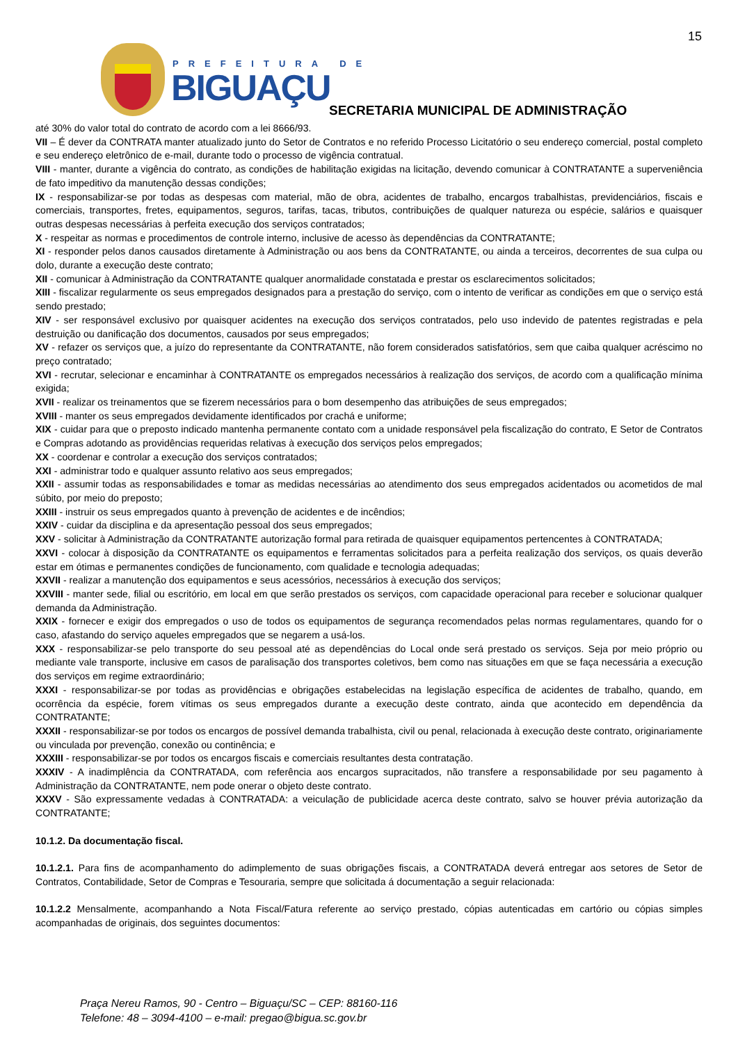15
PREFEITURA DE
BIGUAÇU
SECRETARIA MUNICIPAL DE ADMINISTRAÇÃO
até 30% do valor total do contrato de acordo com a lei 8666/93.
VII – É dever da CONTRATA manter atualizado junto do Setor de Contratos e no referido Processo Licitatório o seu endereço comercial, postal completo e seu endereço eletrônico de e-mail, durante todo o processo de vigência contratual.
VIII - manter, durante a vigência do contrato, as condições de habilitação exigidas na licitação, devendo comunicar à CONTRATANTE a superveniência de fato impeditivo da manutenção dessas condições;
IX - responsabilizar-se por todas as despesas com material, mão de obra, acidentes de trabalho, encargos trabalhistas, previdenciários, fiscais e comerciais, transportes, fretes, equipamentos, seguros, tarifas, tacas, tributos, contribuições de qualquer natureza ou espécie, salários e quaisquer outras despesas necessárias à perfeita execução dos serviços contratados;
X - respeitar as normas e procedimentos de controle interno, inclusive de acesso às dependências da CONTRATANTE;
XI - responder pelos danos causados diretamente à Administração ou aos bens da CONTRATANTE, ou ainda a terceiros, decorrentes de sua culpa ou dolo, durante a execução deste contrato;
XII - comunicar à Administração da CONTRATANTE qualquer anormalidade constatada e prestar os esclarecimentos solicitados;
XIII - fiscalizar regularmente os seus empregados designados para a prestação do serviço, com o intento de verificar as condições em que o serviço está sendo prestado;
XIV - ser responsável exclusivo por quaisquer acidentes na execução dos serviços contratados, pelo uso indevido de patentes registradas e pela destruição ou danificação dos documentos, causados por seus empregados;
XV - refazer os serviços que, a juízo do representante da CONTRATANTE, não forem considerados satisfatórios, sem que caiba qualquer acréscimo no preço contratado;
XVI - recrutar, selecionar e encaminhar à CONTRATANTE os empregados necessários à realização dos serviços, de acordo com a qualificação mínima exigida;
XVII - realizar os treinamentos que se fizerem necessários para o bom desempenho das atribuições de seus empregados;
XVIII - manter os seus empregados devidamente identificados por crachá e uniforme;
XIX - cuidar para que o preposto indicado mantenha permanente contato com a unidade responsável pela fiscalização do contrato, E Setor de Contratos e Compras adotando as providências requeridas relativas à execução dos serviços pelos empregados;
XX - coordenar e controlar a execução dos serviços contratados;
XXI - administrar todo e qualquer assunto relativo aos seus empregados;
XXII - assumir todas as responsabilidades e tomar as medidas necessárias ao atendimento dos seus empregados acidentados ou acometidos de mal súbito, por meio do preposto;
XXIII - instruir os seus empregados quanto à prevenção de acidentes e de incêndios;
XXIV - cuidar da disciplina e da apresentação pessoal dos seus empregados;
XXV - solicitar à Administração da CONTRATANTE autorização formal para retirada de quaisquer equipamentos pertencentes à CONTRATADA;
XXVI - colocar à disposição da CONTRATANTE os equipamentos e ferramentas solicitados para a perfeita realização dos serviços, os quais deverão estar em ótimas e permanentes condições de funcionamento, com qualidade e tecnologia adequadas;
XXVII - realizar a manutenção dos equipamentos e seus acessórios, necessários à execução dos serviços;
XXVIII - manter sede, filial ou escritório, em local em que serão prestados os serviços, com capacidade operacional para receber e solucionar qualquer demanda da Administração.
XXIX - fornecer e exigir dos empregados o uso de todos os equipamentos de segurança recomendados pelas normas regulamentares, quando for o caso, afastando do serviço aqueles empregados que se negarem a usá-los.
XXX - responsabilizar-se pelo transporte do seu pessoal até as dependências do Local onde será prestado os serviços. Seja por meio próprio ou mediante vale transporte, inclusive em casos de paralisação dos transportes coletivos, bem como nas situações em que se faça necessária a execução dos serviços em regime extraordinário;
XXXI - responsabilizar-se por todas as providências e obrigações estabelecidas na legislação específica de acidentes de trabalho, quando, em ocorrência da espécie, forem vítimas os seus empregados durante a execução deste contrato, ainda que acontecido em dependência da CONTRATANTE;
XXXII - responsabilizar-se por todos os encargos de possível demanda trabalhista, civil ou penal, relacionada à execução deste contrato, originariamente ou vinculada por prevenção, conexão ou continência; e
XXXIII - responsabilizar-se por todos os encargos fiscais e comerciais resultantes desta contratação.
XXXIV - A inadimplência da CONTRATADA, com referência aos encargos supracitados, não transfere a responsabilidade por seu pagamento à Administração da CONTRATANTE, nem pode onerar o objeto deste contrato.
XXXV - São expressamente vedadas à CONTRATADA: a veiculação de publicidade acerca deste contrato, salvo se houver prévia autorização da CONTRATANTE;
10.1.2. Da documentação fiscal.
10.1.2.1. Para fins de acompanhamento do adimplemento de suas obrigações fiscais, a CONTRATADA deverá entregar aos setores de Setor de Contratos, Contabilidade, Setor de Compras e Tesouraria, sempre que solicitada á documentação a seguir relacionada:
10.1.2.2 Mensalmente, acompanhando a Nota Fiscal/Fatura referente ao serviço prestado, cópias autenticadas em cartório ou cópias simples acompanhadas de originais, dos seguintes documentos:
Praça Nereu Ramos, 90 - Centro – Biguaçu/SC – CEP: 88160-116
Telefone: 48 – 3094-4100 – e-mail: pregao@bigua.sc.gov.br